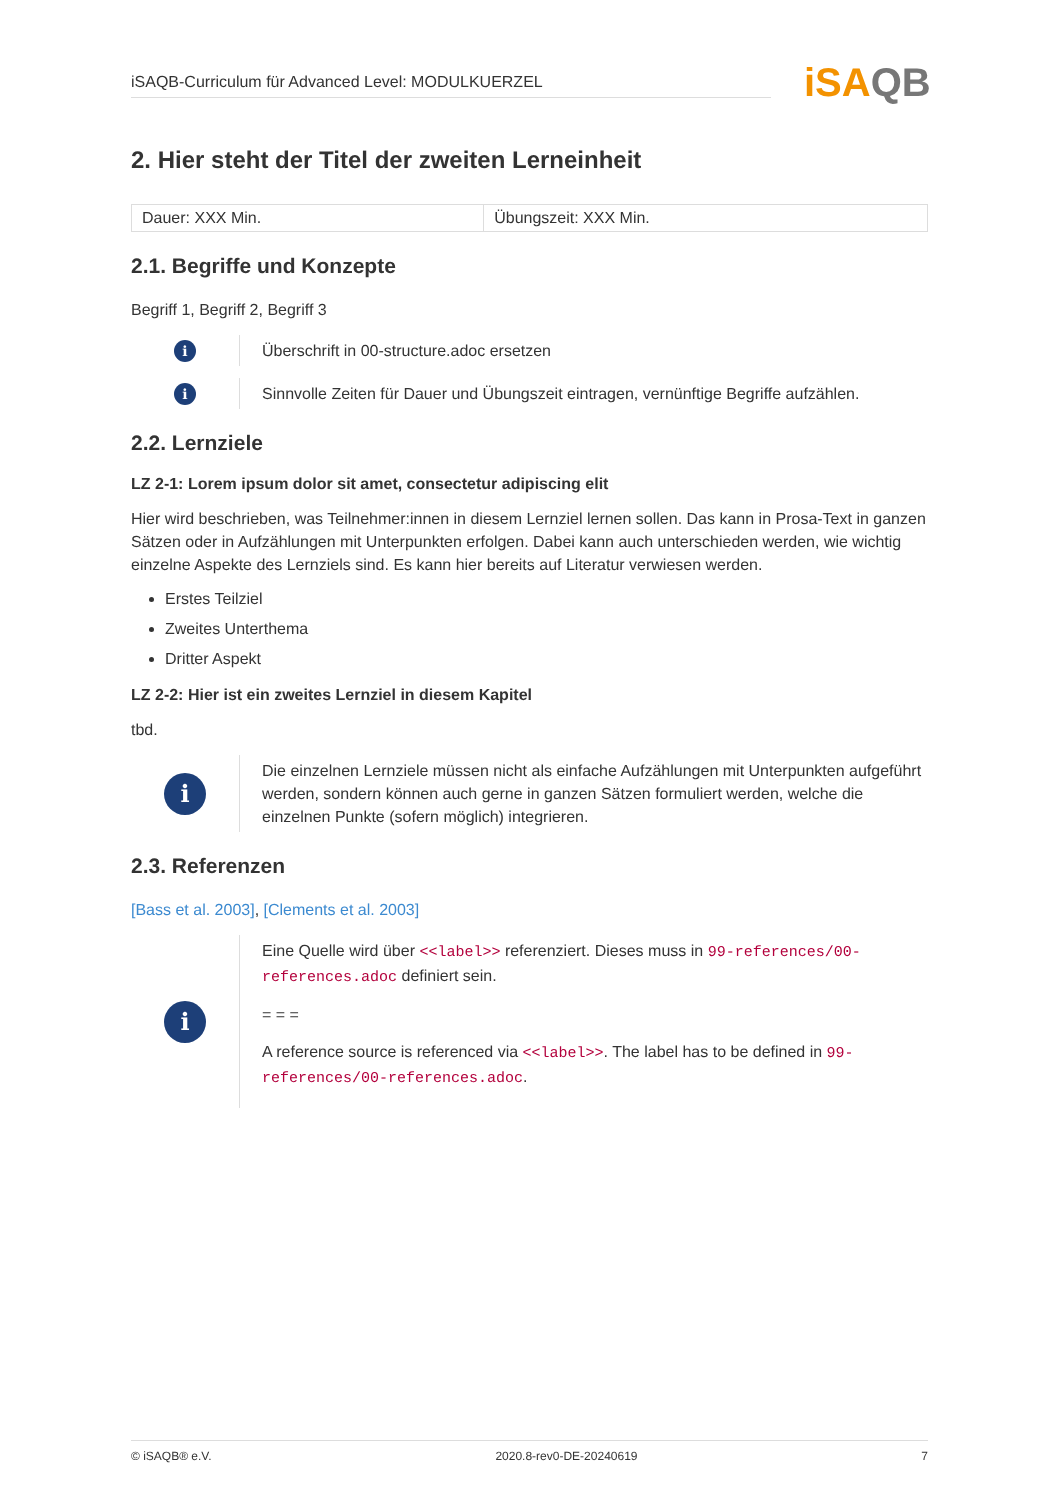iSAQB
iSAQB-Curriculum für Advanced Level: MODULKUERZEL
2. Hier steht der Titel der zweiten Lerneinheit
| Dauer: XXX Min. | Übungszeit: XXX Min. |
2.1. Begriffe und Konzepte
Begriff 1, Begriff 2, Begriff 3
i
Überschrift in 00-structure.adoc ersetzen
i
Sinnvolle Zeiten für Dauer und Übungszeit eintragen, vernünftige Begriffe aufzählen.
2.2. Lernziele
LZ 2-1: Lorem ipsum dolor sit amet, consectetur adipiscing elit
Hier wird beschrieben, was Teilnehmer:innen in diesem Lernziel lernen sollen. Das kann in Prosa-Text in ganzen Sätzen oder in Aufzählungen mit Unterpunkten erfolgen. Dabei kann auch unterschieden werden, wie wichtig einzelne Aspekte des Lernziels sind. Es kann hier bereits auf Literatur verwiesen werden.
Erstes Teilziel
Zweites Unterthema
Dritter Aspekt
LZ 2-2: Hier ist ein zweites Lernziel in diesem Kapitel
tbd.
i
Die einzelnen Lernziele müssen nicht als einfache Aufzählungen mit Unterpunkten aufgeführt werden, sondern können auch gerne in ganzen Sätzen formuliert werden, welche die einzelnen Punkte (sofern möglich) integrieren.
2.3. Referenzen
[Bass et al. 2003], [Clements et al. 2003]
i
Eine Quelle wird über <<label>> referenziert. Dieses muss in 99-references/00-references.adoc definiert sein.
= = =
A reference source is referenced via <<label>>. The label has to be defined in 99-references/00-references.adoc.
© iSAQB® e.V. 2020.8-rev0-DE-20240619 7